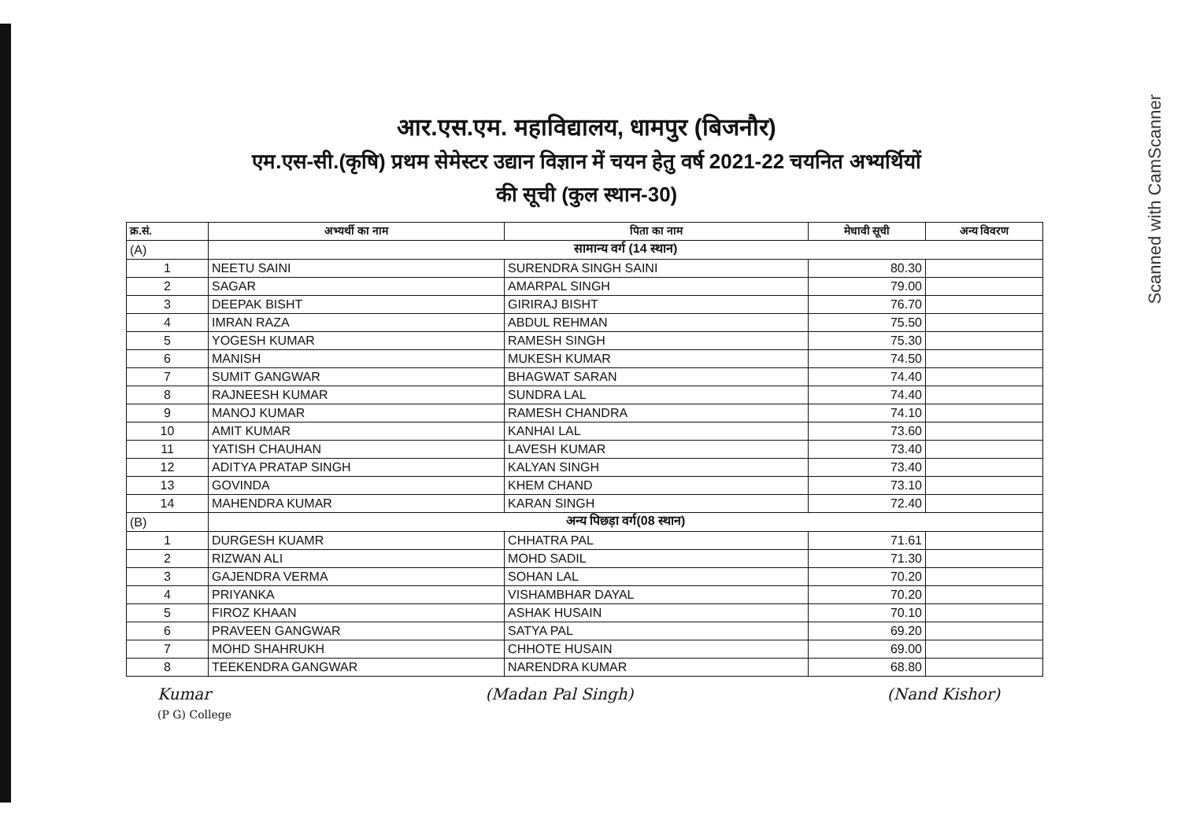Scanned with CamScanner
आर.एस.एम. महाविद्यालय, धामपुर (बिजनौर)
एम.एस-सी.(कृषि) प्रथम सेमेस्टर उद्यान विज्ञान में चयन हेतु वर्ष 2021-22 चयनित अभ्यर्थियों
की सूची (कुल स्थान-30)
| क्र.सं. | अभ्यर्थी का नाम | पिता का नाम | मेधावी सूची | अन्य विवरण |
| --- | --- | --- | --- | --- |
| (A) | सामान्य वर्ग (14 स्थान) | | | |
| 1 | NEETU SAINI | SURENDRA SINGH SAINI | 80.30 | |
| 2 | SAGAR | AMARPAL SINGH | 79.00 | |
| 3 | DEEPAK BISHT | GIRIRAJ BISHT | 76.70 | |
| 4 | IMRAN RAZA | ABDUL REHMAN | 75.50 | |
| 5 | YOGESH KUMAR | RAMESH SINGH | 75.30 | |
| 6 | MANISH | MUKESH KUMAR | 74.50 | |
| 7 | SUMIT GANGWAR | BHAGWAT SARAN | 74.40 | |
| 8 | RAJNEESH KUMAR | SUNDRA LAL | 74.40 | |
| 9 | MANOJ KUMAR | RAMESH CHANDRA | 74.10 | |
| 10 | AMIT KUMAR | KANHAI LAL | 73.60 | |
| 11 | YATISH CHAUHAN | LAVESH KUMAR | 73.40 | |
| 12 | ADITYA PRATAP SINGH | KALYAN SINGH | 73.40 | |
| 13 | GOVINDA | KHEM CHAND | 73.10 | |
| 14 | MAHENDRA KUMAR | KARAN SINGH | 72.40 | |
| (B) | अन्य पिछड़ा वर्ग(08 स्थान) | | | |
| 1 | DURGESH KUAMR | CHHATRA PAL | 71.61 | |
| 2 | RIZWAN ALI | MOHD SADIL | 71.30 | |
| 3 | GAJENDRA VERMA | SOHAN LAL | 70.20 | |
| 4 | PRIYANKA | VISHAMBHAR DAYAL | 70.20 | |
| 5 | FIROZ KHAAN | ASHAK HUSAIN | 70.10 | |
| 6 | PRAVEEN GANGWAR | SATYA PAL | 69.20 | |
| 7 | MOHD SHAHRUKH | CHHOTE HUSAIN | 69.00 | |
| 8 | TEEKENDRA GANGWAR | NARENDRA KUMAR | 68.80 | |
Kumar
(P G) College
(Madan Pal Singh) (Nand Kishor)